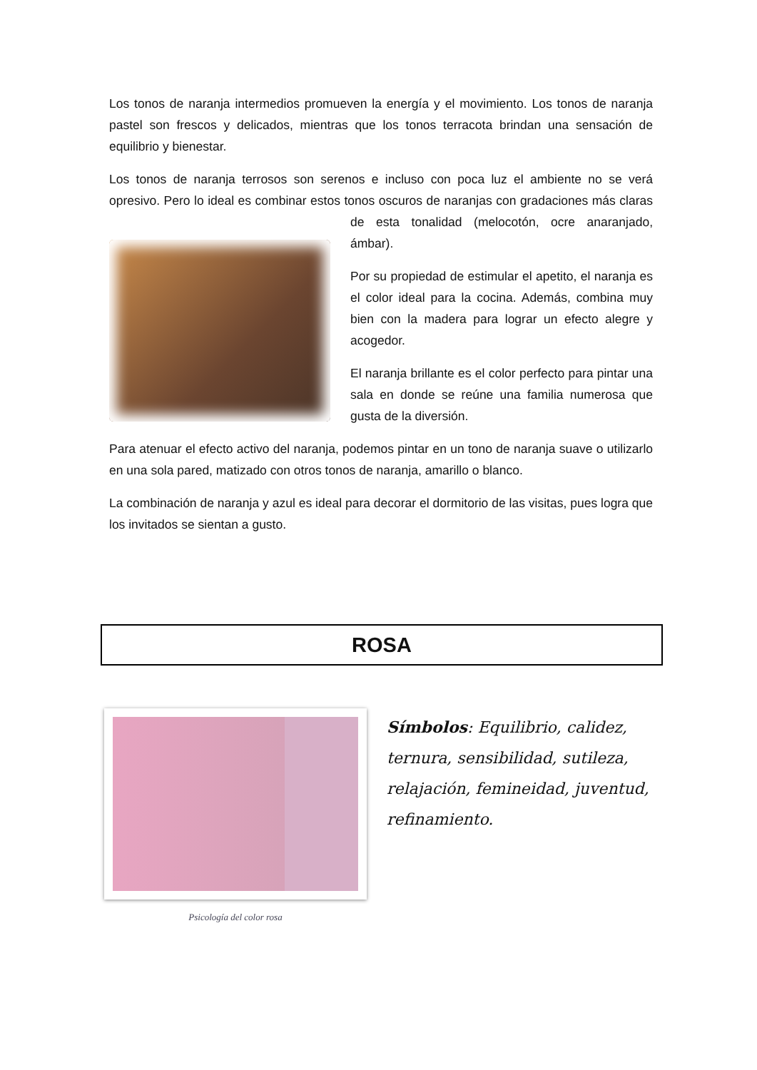Los tonos de naranja intermedios promueven la energía y el movimiento. Los tonos de naranja pastel son frescos y delicados, mientras que los tonos terracota brindan una sensación de equilibrio y bienestar.
Los tonos de naranja terrosos son serenos e incluso con poca luz el ambiente no se verá opresivo. Pero lo ideal es combinar estos tonos oscuros de naranjas con gradaciones más claras de esta tonalidad (melocotón, ocre anaranjado, ámbar).
Por su propiedad de estimular el apetito, el naranja es el color ideal para la cocina. Además, combina muy bien con la madera para lograr un efecto alegre y acogedor.
El naranja brillante es el color perfecto para pintar una sala en donde se reúne una familia numerosa que gusta de la diversión.
Para atenuar el efecto activo del naranja, podemos pintar en un tono de naranja suave o utilizarlo en una sola pared, matizado con otros tonos de naranja, amarillo o blanco.
La combinación de naranja y azul es ideal para decorar el dormitorio de las visitas, pues logra que los invitados se sientan a gusto.
ROSA
Psicología del color rosa
Símbolos: Equilibrio, calidez, ternura, sensibilidad, sutileza, relajación, femineidad, juventud, refinamiento.